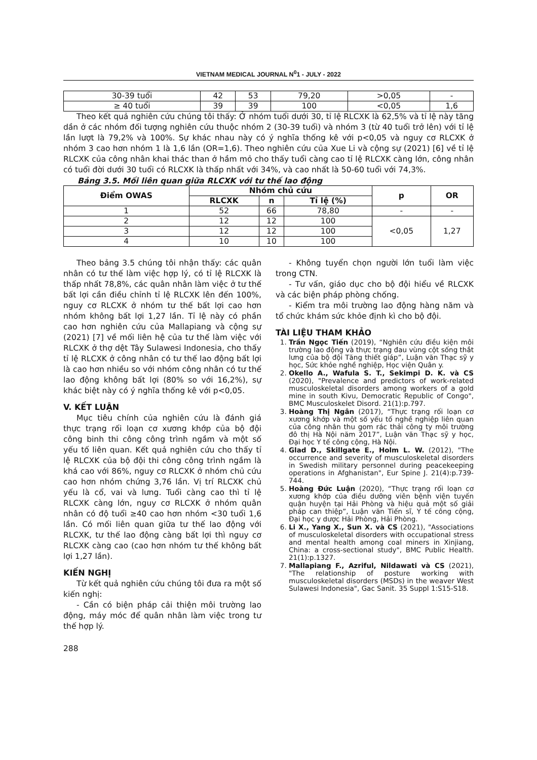VIETNAM MEDICAL JOURNAL N<sup>0</sup>1 - JULY - 2022
| 30-39 tuổi | 42 | 53 | 79,20 | >0,05 | - |
| ≥ 40 tuổi | 39 | 39 | 100 | <0,05 | 1,6 |
Theo kết quả nghiên cứu chúng tôi thấy: Ở nhóm tuổi dưới 30, tỉ lệ RLCXK là 62,5% và tỉ lệ này tăng dần ở các nhóm đối tượng nghiên cứu thuộc nhóm 2 (30-39 tuổi) và nhóm 3 (từ 40 tuổi trở lên) với tỉ lệ lần lượt là 79,2% và 100%. Sự khác nhau này có ý nghĩa thống kê với p<0,05 và nguy cơ RLCXK ở nhóm 3 cao hơn nhóm 1 là 1,6 lần (OR=1,6). Theo nghiên cứu của Xue Li và cộng sự (2021) [6] về tỉ lệ RLCXK của công nhân khai thác than ở hầm mỏ cho thấy tuổi càng cao tỉ lệ RLCXK càng lớn, công nhân có tuổi đời dưới 30 tuổi có RLCXK là thấp nhất với 34%, và cao nhất là 50-60 tuổi với 74,3%.
Bảng 3.5. Mối liên quan giữa RLCXK với tư thế lao động
| Điểm OWAS | Nhóm chủ cứu | | | p | OR |
| --- | --- | --- | --- | --- | --- |
| | RLCXK | n | Tỉ lệ (%) | | |
| 1 | 52 | 66 | 78,80 | - | - |
| 2 | 12 | 12 | 100 | <0,05 | 1,27 |
| 3 | 12 | 12 | 100 | | |
| 4 | 10 | 10 | 100 | | |
Theo bảng 3.5 chúng tôi nhận thấy: các quân nhân có tư thế làm việc hợp lý, có tỉ lệ RLCXK là thấp nhất 78,8%, các quân nhân làm việc ở tư thế bất lợi cần điều chỉnh tỉ lệ RLCXK lên đến 100%, nguy cơ RLCXK ở nhóm tư thế bất lợi cao hơn nhóm không bất lợi 1,27 lần. Tỉ lệ này có phần cao hơn nghiên cứu của Mallapiang và cộng sự (2021) [7] về mối liên hệ của tư thế làm việc với RLCXK ở thợ dệt Tây Sulawesi Indonesia, cho thấy tỉ lệ RLCXK ở công nhân có tư thế lao động bất lợi là cao hơn nhiều so với nhóm công nhân có tư thế lao động không bất lợi (80% so với 16,2%), sự khác biệt này có ý nghĩa thống kê với p<0,05.
V. KẾT LUẬN
Mục tiêu chính của nghiên cứu là đánh giá thực trạng rối loạn cơ xương khớp của bộ đội công binh thi công công trình ngầm và một số yếu tố liên quan. Kết quả nghiên cứu cho thấy tỉ lệ RLCXK của bộ đội thi công công trình ngầm là khá cao với 86%, nguy cơ RLCXK ở nhóm chủ cứu cao hơn nhóm chứng 3,76 lần. Vị trí RLCXK chủ yếu là cổ, vai và lưng. Tuổi càng cao thì tỉ lệ RLCXK càng lớn, nguy cơ RLCXK ở nhóm quân nhân có độ tuổi ≥40 cao hơn nhóm <30 tuổi 1,6 lần. Có mối liên quan giữa tư thế lao động với RLCXK, tư thế lao động càng bất lợi thì nguy cơ RLCXK càng cao (cao hơn nhóm tư thế không bất lợi 1,27 lần).
KIẾN NGHỊ
Từ kết quả nghiên cứu chúng tôi đưa ra một số kiến nghị:
- Cần có biện pháp cải thiện môi trường lao động, máy móc để quân nhân làm việc trong tư thế hợp lý.
- Không tuyển chọn người lớn tuổi làm việc trong CTN.
- Tư vấn, giáo dục cho bộ đội hiểu về RLCXK và các biện pháp phòng chống.
- Kiểm tra môi trường lao động hàng năm và tổ chức khám sức khỏe định kì cho bộ đội.
TÀI LIỆU THAM KHẢO
1. Trần Ngọc Tiến (2019), “Nghiên cứu điều kiện môi trường lao động và thực trạng đau vùng cột sống thắt lưng của bộ đội Tăng thiết giáp”, Luận văn Thạc sỹ y học, Sức khỏe nghề nghiệp, Học viện Quân y.
2. Okello A., Wafula S. T., Sekimpi D. K. và CS (2020), "Prevalence and predictors of work-related musculoskeletal disorders among workers of a gold mine in south Kivu, Democratic Republic of Congo", BMC Musculoskelet Disord. 21(1):p.797.
3. Hoàng Thị Ngân (2017), “Thực trạng rối loạn cơ xương khớp và một số yếu tố nghề nghiệp liên quan của công nhân thu gom rác thải công ty môi trường đô thị Hà Nội năm 2017”, Luận văn Thạc sỹ y học, Đại học Y tế công cộng, Hà Nội.
4. Glad D., Skillgate E., Holm L. W. (2012), "The occurrence and severity of musculoskeletal disorders in Swedish military personnel during peacekeeping operations in Afghanistan", Eur Spine J. 21(4):p.739-744.
5. Hoàng Đức Luận (2020), “Thực trạng rối loạn cơ xương khớp của điều dưỡng viên bệnh viện tuyến quận huyện tại Hải Phòng và hiệu quả một số giải pháp can thiệp”, Luận văn Tiến sĩ, Y tế công cộng, Đại học y dược Hải Phòng, Hải Phòng.
6. Li X., Yang X., Sun X. và CS (2021), "Associations of musculoskeletal disorders with occupational stress and mental health among coal miners in Xinjiang, China: a cross-sectional study", BMC Public Health. 21(1):p.1327.
7. Mallapiang F., Azriful, Nildawati và CS (2021), "The relationship of posture working with musculoskeletal disorders (MSDs) in the weaver West Sulawesi Indonesia", Gac Sanit. 35 Suppl 1:S15-S18.
288